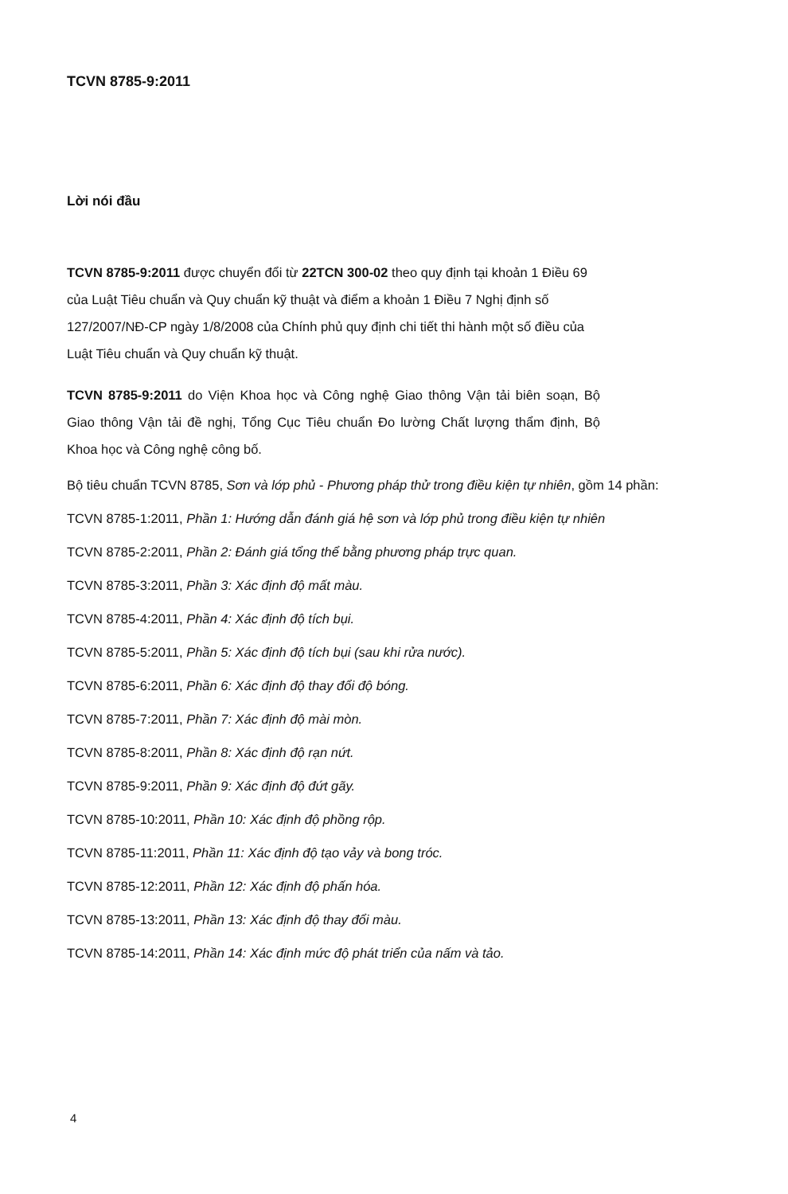TCVN 8785-9:2011
Lời nói đầu
TCVN 8785-9:2011 được chuyển đổi từ 22TCN 300-02 theo quy định tại khoản 1 Điều 69 của Luật Tiêu chuẩn và Quy chuẩn kỹ thuật và điểm a khoản 1 Điều 7 Nghị định số 127/2007/NĐ-CP ngày 1/8/2008 của Chính phủ quy định chi tiết thi hành một số điều của Luật Tiêu chuẩn và Quy chuẩn kỹ thuật.
TCVN 8785-9:2011 do Viện Khoa học và Công nghệ Giao thông Vận tải biên soạn, Bộ Giao thông Vận tải đề nghị, Tổng Cục Tiêu chuẩn Đo lường Chất lượng thẩm định, Bộ Khoa học và Công nghệ công bố.
Bộ tiêu chuẩn TCVN 8785, Sơn và lớp phủ - Phương pháp thử trong điều kiện tự nhiên, gồm 14 phần:
TCVN 8785-1:2011, Phần 1: Hướng dẫn đánh giá hệ sơn và lớp phủ trong điều kiện tự nhiên
TCVN 8785-2:2011, Phần 2: Đánh giá tổng thể bằng phương pháp trực quan.
TCVN 8785-3:2011, Phần 3: Xác định độ mất màu.
TCVN 8785-4:2011, Phần 4: Xác định độ tích bụi.
TCVN 8785-5:2011, Phần 5: Xác định độ tích bụi (sau khi rửa nước).
TCVN 8785-6:2011, Phần 6: Xác định độ thay đổi độ bóng.
TCVN 8785-7:2011, Phần 7: Xác định độ mài mòn.
TCVN 8785-8:2011, Phần 8: Xác định độ rạn nứt.
TCVN 8785-9:2011, Phần 9: Xác định độ đứt gãy.
TCVN 8785-10:2011, Phần 10: Xác định độ phồng rộp.
TCVN 8785-11:2011, Phần 11: Xác định độ tạo vảy và bong tróc.
TCVN 8785-12:2011, Phần 12: Xác định độ phấn hóa.
TCVN 8785-13:2011, Phần 13: Xác định độ thay đổi màu.
TCVN 8785-14:2011, Phần 14: Xác định mức độ phát triển của nấm và tảo.
4